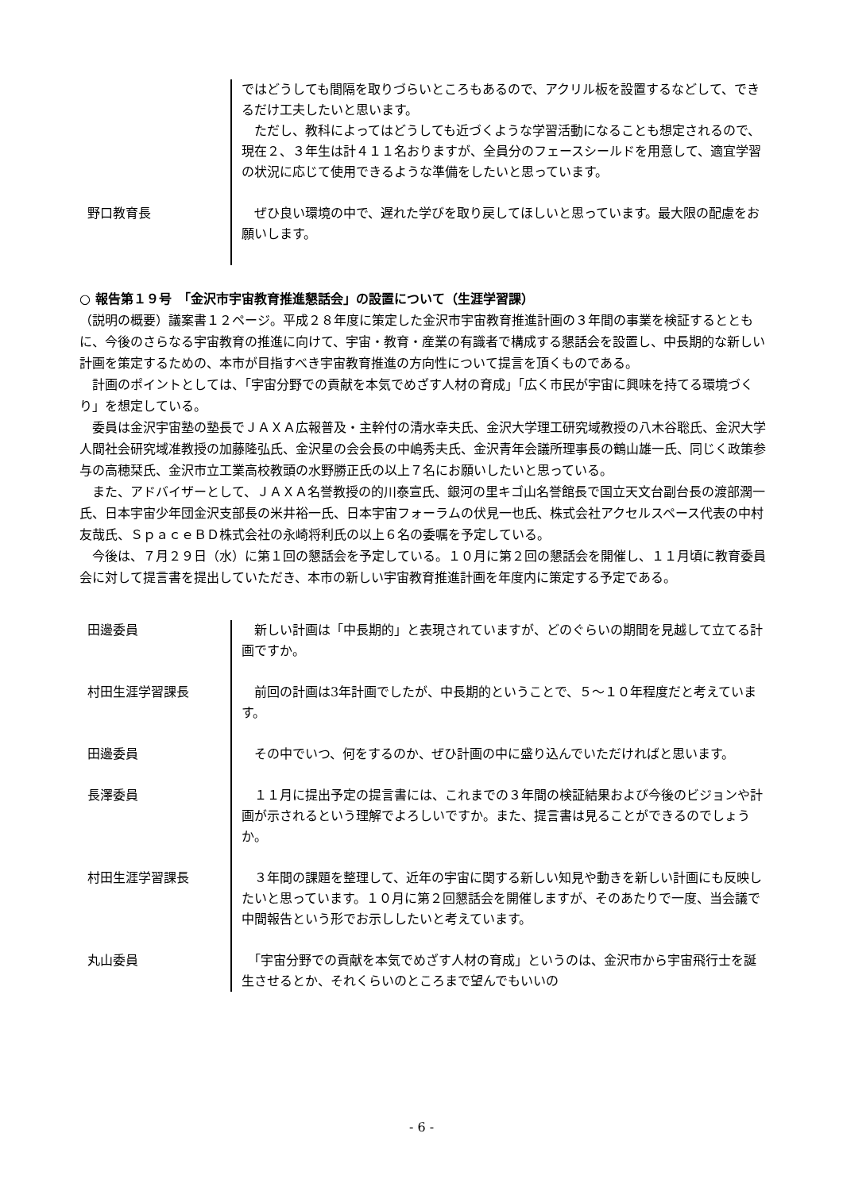ではどうしても間隔を取りづらいところもあるので、アクリル板を設置するなどして、できるだけ工夫したいと思います。
　ただし、教科によってはどうしても近づくような学習活動になることも想定されるので、現在２、３年生は計４１１名おりますが、全員分のフェースシールドを用意して、適宜学習の状況に応じて使用できるような準備をしたいと思っています。
野口教育長 　ぜひ良い環境の中で、遅れた学びを取り戻してほしいと思っています。最大限の配慮をお願いします。
○ 報告第１９号　「金沢市宇宙教育推進懇話会」の設置について（生涯学習課）
（説明の概要）議案書１２ページ。平成２８年度に策定した金沢市宇宙教育推進計画の３年間の事業を検証するとともに、今後のさらなる宇宙教育の推進に向けて、宇宙・教育・産業の有識者で構成する懇話会を設置し、中長期的な新しい計画を策定するための、本市が目指すべき宇宙教育推進の方向性について提言を頂くものである。
　計画のポイントとしては、「宇宙分野での貢献を本気でめざす人材の育成」「広く市民が宇宙に興味を持てる環境づくり」を想定している。
　委員は金沢宇宙塾の塾長でＪＡＸＡ広報普及・主幹付の清水幸夫氏、金沢大学理工研究域教授の八木谷聡氏、金沢大学人間社会研究域准教授の加藤隆弘氏、金沢星の会会長の中嶋秀夫氏、金沢青年会議所理事長の鶴山雄一氏、同じく政策参与の高穂栞氏、金沢市立工業高校教頭の水野勝正氏の以上７名にお願いしたいと思っている。
　また、アドバイザーとして、ＪＡＸＡ名誉教授の的川泰宣氏、銀河の里キゴ山名誉館長で国立天文台副台長の渡部潤一氏、日本宇宙少年団金沢支部長の米井裕一氏、日本宇宙フォーラムの伏見一也氏、株式会社アクセルスペース代表の中村友哉氏、ＳｐａｃｅＢＤ株式会社の永崎将利氏の以上６名の委嘱を予定している。
　今後は、７月２９日（水）に第１回の懇話会を予定している。１０月に第２回の懇話会を開催し、１１月頃に教育委員会に対して提言書を提出していただき、本市の新しい宇宙教育推進計画を年度内に策定する予定である。
田邊委員 　新しい計画は「中長期的」と表現されていますが、どのぐらいの期間を見越して立てる計画ですか。
村田生涯学習課長 　前回の計画は3年計画でしたが、中長期的ということで、５～１０年程度だと考えています。
田邊委員 　その中でいつ、何をするのか、ぜひ計画の中に盛り込んでいただければと思います。
長澤委員 　１１月に提出予定の提言書には、これまでの３年間の検証結果および今後のビジョンや計画が示されるという理解でよろしいですか。また、提言書は見ることができるのでしょうか。
村田生涯学習課長 　３年間の課題を整理して、近年の宇宙に関する新しい知見や動きを新しい計画にも反映したいと思っています。１０月に第２回懇話会を開催しますが、そのあたりで一度、当会議で中間報告という形でお示ししたいと考えています。
丸山委員 　「宇宙分野での貢献を本気でめざす人材の育成」というのは、金沢市から宇宙飛行士を誕生させるとか、それくらいのところまで望んでもいいの
- 6 -